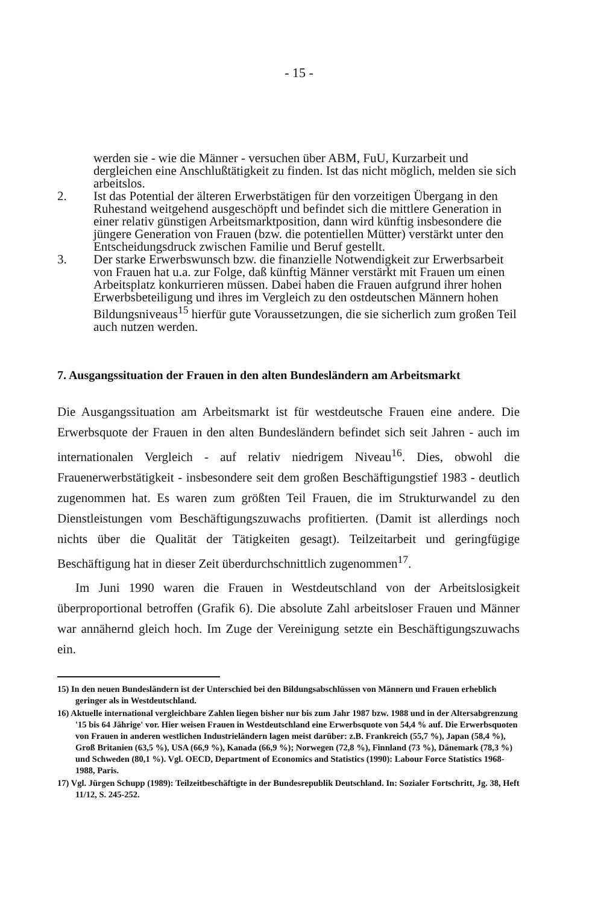- 15 -
werden sie - wie die Männer - versuchen über ABM, FuU, Kurzarbeit und dergleichen eine Anschlußtätigkeit zu finden. Ist das nicht möglich, melden sie sich arbeitslos.
2. Ist das Potential der älteren Erwerbstätigen für den vorzeitigen Übergang in den Ruhestand weitgehend ausgeschöpft und befindet sich die mittlere Generation in einer relativ günstigen Arbeitsmarktposition, dann wird künftig insbesondere die jüngere Generation von Frauen (bzw. die potentiellen Mütter) verstärkt unter den Entscheidungsdruck zwischen Familie und Beruf gestellt.
3. Der starke Erwerbswunsch bzw. die finanzielle Notwendigkeit zur Erwerbsarbeit von Frauen hat u.a. zur Folge, daß künftig Männer verstärkt mit Frauen um einen Arbeitsplatz konkurrieren müssen. Dabei haben die Frauen aufgrund ihrer hohen Erwerbsbeteiligung und ihres im Vergleich zu den ostdeutschen Männern hohen Bildungsniveaus<sup>15</sup> hierfür gute Voraussetzungen, die sie sicherlich zum großen Teil auch nutzen werden.
7. Ausgangssituation der Frauen in den alten Bundesländern am Arbeitsmarkt
Die Ausgangssituation am Arbeitsmarkt ist für westdeutsche Frauen eine andere. Die Erwerbsquote der Frauen in den alten Bundesländern befindet sich seit Jahren - auch im internationalen Vergleich - auf relativ niedrigem Niveau<sup>16</sup>. Dies, obwohl die Frauenerwerbstätigkeit - insbesondere seit dem großen Beschäftigungstief 1983 - deutlich zugenommen hat. Es waren zum größten Teil Frauen, die im Strukturwandel zu den Dienstleistungen vom Beschäftigungszuwachs profitierten. (Damit ist allerdings noch nichts über die Qualität der Tätigkeiten gesagt). Teilzeitarbeit und geringfügige Beschäftigung hat in dieser Zeit überdurchschnittlich zugenommen<sup>17</sup>.
Im Juni 1990 waren die Frauen in Westdeutschland von der Arbeitslosigkeit überproportional betroffen (Grafik 6). Die absolute Zahl arbeitsloser Frauen und Männer war annähernd gleich hoch. Im Zuge der Vereinigung setzte ein Beschäftigungszuwachs ein.
15) In den neuen Bundesländern ist der Unterschied bei den Bildungsabschlüssen von Männern und Frauen erheblich geringer als in Westdeutschland.
16) Aktuelle international vergleichbare Zahlen liegen bisher nur bis zum Jahr 1987 bzw. 1988 und in der Altersabgrenzung '15 bis 64 Jährige' vor. Hier weisen Frauen in Westdeutschland eine Erwerbsquote von 54,4 % auf. Die Erwerbsquoten von Frauen in anderen westlichen Industrieländern lagen meist darüber: z.B. Frankreich (55,7 %), Japan (58,4 %), Groß Britanien (63,5 %), USA (66,9 %), Kanada (66,9 %); Norwegen (72,8 %), Finnland (73 %), Dänemark (78,3 %) und Schweden (80,1 %). Vgl. OECD, Department of Economics and Statistics (1990): Labour Force Statistics 1968-1988, Paris.
17) Vgl. Jürgen Schupp (1989): Teilzeitbeschäftigte in der Bundesrepublik Deutschland. In: Sozialer Fortschritt, Jg. 38, Heft 11/12, S. 245-252.